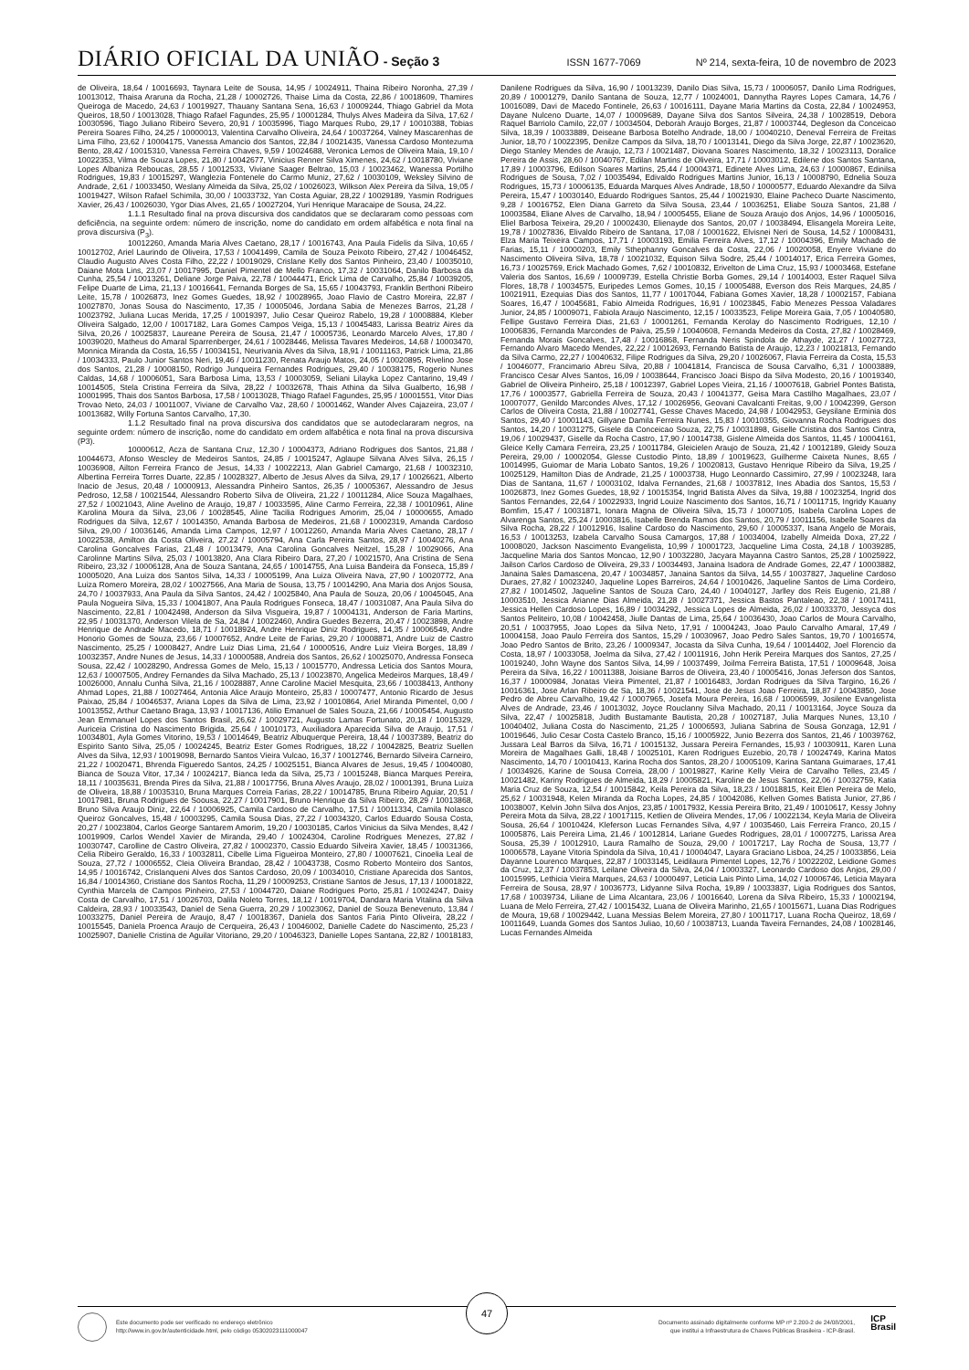DIÁRIO OFICIAL DA UNIÃO - Seção 3 ISSN 1677-7069 Nº 214, sexta-feira, 10 de novembro de 2023
de Oliveira, 18,64 / 10016693, Taynara Leite de Sousa, 14,95 / 10024911, Thaina Ribeiro Noronha, 27,39 / 10013012, Thaisa Araruna da Rocha, 21,28 / 10002726, Thaise Lima da Costa, 22,86 / 10018609, Thamires Queiroga de Macedo, 24,63 / 10019927, Thauany Santana Sena, 16,63 / 10009244, Thiago Gabriel da Mota Queiros, 18,50 / 10013028, Thiago Rafael Fagundes, 25,95 / 10001284, Thulys Alves Madeira da Silva, 17,62 / 10030596, Tiago Juliano Ribeiro Severo, 20,91 / 10035996, Tiago Marques Rubo, 29,17 / 10010388, Tobias Pereira Soares Filho, 24,25 / 10000013, Valentina Carvalho Oliveira, 24,64 / 10037264, Valney Mascarenhas de Lima Filho, 23,62 / 10004175, Vanessa Amancio dos Santos, 22,84 / 10021435, Vanessa Cardoso Montezuma Bento, 28,42 / 10015310, Vanessa Ferreira Chaves, 9,59 / 10024688, Veronica Lemos de Oliveira Maia, 19,10 / 10022353, Vilma de Souza Lopes, 21,80 / 10042677, Vinicius Renner Silva Ximenes, 24,62 / 10018780, Viviane Lopes Albaniza Reboucas, 28,55 / 10012533, Viviane Saager Beltrao, 15,03 / 10023462, Wanessa Portilho Rodrigues, 19,83 / 10015297, Wanglezia Fontenele do Carmo Muniz, 27,62 / 10030109, Weksley Silvino de Andrade, 2,61 / 10033450, Weslany Almeida da Silva, 25,02 / 10026023, Wilkson Alex Pereira da Silva, 19,05 / 10019427, Wilson Rafael Schimila, 30,00 / 10033732, Yan Costa Aguiar, 28,22 / 10029189, Yasmin Rodrigues Xavier, 26,43 / 10026030, Ygor Dias Alves, 21,65 / 10027204, Yuri Henrique Maracaipe de Sousa, 24,22.
1.1.1 Resultado final na prova discursiva dos candidatos que se declararam como pessoas com deficiência, na seguinte ordem: número de inscrição, nome do candidato em ordem alfabética e nota final na prova discursiva (P<sub>3</sub>).
10012260, Amanda Maria Alves Caetano, 28,17 / 10016743, Ana Paula Fidelis da Silva, 10,65 / 10012702, Ariel Laurindo de Oliveira, 17,53 / 10041499, Camila de Souza Peixoto Ribeiro, 27,42 / 10046452, Claudio Augusto Alves Costa Filho, 22,22 / 10019029, Crislane Kelly dos Santos Pinheiro, 23,40 / 10035010, Daiane Mota Lins, 23,07 / 10017995, Daniel Pimentel de Mello Franco, 17,32 / 10031064, Danilo Barbosa da Cunha, 25,54 / 10013261, Deliane Jorge Paiva, 22,78 / 10044471, Erick Lima de Carvalho, 25,84 / 10039205, Felipe Duarte de Lima, 21,13 / 10016641, Fernanda Borges de Sa, 15,65 / 10043793, Franklin Berthoni Ribeiro Leite, 15,78 / 10026873, Inez Gomes Guedes, 18,92 / 10028965, Joao Flavio de Castro Moreira, 22,87 / 10027870, Jonas Sousa do Nascimento, 17,35 / 10005046, Jordana Sabia de Menezes Barros, 21,28 / 10023792, Juliana Lucas Merida, 17,25 / 10019397, Julio Cesar Queiroz Rabelo, 19,28 / 10008884, Kleber Oliveira Salgado, 12,00 / 10017182, Lara Gomes Campos Veiga, 15,13 / 10045483, Larissa Beatriz Aires da Silva, 20,26 / 10025837, Laureane Pereira de Sousa, 21,47 / 10005736, Leonardo Marcelo Alves, 17,80 / 10039020, Matheus do Amaral Sparrenberger, 24,61 / 10028446, Melissa Tavares Medeiros, 14,68 / 10003470, Monnica Miranda da Costa, 16,55 / 10034151, Neurivania Alves da Silva, 18,91 / 10011163, Patrick Lima, 21,86 / 10034333, Paulo Junior Santos Neri, 19,46 / 10011230, Renata Araujo Matos, 24,05 / 10020895, Rivelino Jose dos Santos, 21,28 / 10008150, Rodrigo Junqueira Fernandes Rodrigues, 29,40 / 10038175, Rogerio Nunes Caldas, 14,68 / 10006051, Sara Barbosa Lima, 13,53 / 10003059, Seliani Lilayka Lopez Cantarino, 19,49 / 10014505, Stela Cristina Ferreira da Silva, 28,22 / 10032678, Thais Athina da Silva Gualberto, 16,98 / 10001995, Thais dos Santos Barbosa, 17,58 / 10013028, Thiago Rafael Fagundes, 25,95 / 10001551, Vitor Dias Trovao Neto, 24,03 / 10011007, Viviane de Carvalho Vaz, 28,60 / 10001462, Wander Alves Cajazeira, 23,07 / 10013682, Willy Fortuna Santos Carvalho, 17,30.
1.1.2 Resultado final na prova discursiva dos candidatos que se autodeclararam negros, na seguinte ordem: número de inscrição, nome do candidato em ordem alfabética e nota final na prova discursiva (P3).
10000612, Acza de Santana Cruz, 12,30 / 10004373, Adriano Rodrigues dos Santos, 21,88 / 10044673, Afonso Wescley de Medeiros Santos, 24,85 / 10015247, Aglaupe Silvana Alves Silva, 26,15 / 10036908, Ailton Ferreira Franco de Jesus, 14,33 / 10022213, Alan Gabriel Camargo, 21,68 / 10032310, Albertina Ferreira Torres Duarte, 22,85 / 10028327, Alberto de Jesus Alves da Silva, 29,17 / 10026621, Alberto Inacio de Jesus, 20,48 / 10000913, Alessandra Pinheiro Santos, 26,35 / 10005367, Alessandro de Jesus Pedroso, 12,58 / 10021544, Alessandro Roberto Silva de Oliveira, 21,22 / 10011284, Alice Souza Magalhaes, 27,52 / 10021043, Aline Avelino de Araujo, 19,87 / 10033595, Aline Carmo Ferreira, 22,38 / 10010961, Aline Karolina Moura da Silva, 23,06 / 10028545, Aline Tacilia Rodrigues Amorim, 25,04 / 10000655, Amado Rodrigues da Silva, 12,67 / 10014350, Amanda Barbosa de Medeiros, 21,68 / 10002319, Amanda Cardoso Silva, 29,00 / 10036146, Amanda Lima Campos, 12,97 / 10012260, Amanda Maria Alves Caetano, 28,17 / 10022538, Amilton da Costa Oliveira, 27,22 / 10005794, Ana Carla Pereira Santos, 28,97 / 10040276, Ana Carolina Goncalves Farias, 21,48 / 10013479, Ana Carolina Goncalves Neitzel, 15,28 / 10029066, Ana Carolinne Martins Silva, 25,03 / 10013820, Ana Clara Ribeiro Dara, 27,20 / 10021570, Ana Cristina de Sena Ribeiro, 23,32 / 10006128, Ana de Souza Santana, 24,65 / 10014755, Ana Luisa Bandeira da Fonseca, 15,89 / 10005020, Ana Luiza dos Santos Silva, 14,33 / 10005199, Ana Luiza Oliveira Nava, 27,90 / 10020772, Ana Luiza Romero Moreira, 28,02 / 10027566, Ana Maria de Sousa, 13,75 / 10014290, Ana Maria dos Anjos Sousa, 24,70 / 10037933, Ana Paula da Silva Santos, 24,42 / 10025840, Ana Paula de Souza, 20,06 / 10045045, Ana Paula Nogueira Silva, 15,33 / 10041807, Ana Paula Rodrigues Fonseca, 18,47 / 10031087, Ana Paula Silva do Nascimento, 22,81 / 10042498, Anderson da Silva Visgueira, 19,87 / 10004131, Anderson de Faria Martins, 22,95 / 10031370, Anderson Vilela de Sa, 24,84 / 10022460, Andira Guedes Bezerra, 20,47 / 10023898, Andre Henrique de Andrade Macedo, 18,71 / 10018924, Andre Henrique Diniz Rodrigues, 14,35 / 10006549, Andre Honorio Gomes de Souza, 23,66 / 10007652, Andre Leite de Farias, 29,20 / 10008871, Andre Luiz de Castro Nascimento, 25,25 / 10008427, Andre Luiz Dias Lima, 21,64 / 10000516, Andre Luiz Vieira Borges, 18,89 / 10032357, Andre Nunes de Jesus, 14,33 / 10000588, Andreia dos Santos, 26,62 / 10025070, Andressa Fonseca Sousa, 22,42 / 10028290, Andressa Gomes de Melo, 15,13 / 10015770, Andressa Leticia dos Santos Moura, 12,63 / 10007505, Andrey Fernandes da Silva Machado, 25,13 / 10023870, Angelica Medeiros Marques, 18,49 / 10026000, Annalu Cunha Silva, 21,16 / 10028887, Anne Caroline Maciel Mesquita, 23,66 / 10038413, Anthony Ahmad Lopes, 21,88 / 10027464, Antonia Alice Araujo Monteiro, 25,83 / 10007477, Antonio Ricardo de Jesus Paixao, 25,84 / 10046537, Ariana Lopes da Silva de Lima, 23,92 / 10010864, Ariel Miranda Pimentel, 0,00 / 10013552, Arthur Caetano Braga, 13,93 / 10017136, Atilio Emanuel de Sales Souza, 21,66 / 10005454, Augusto Jean Emmanuel Lopes dos Santos Brasil, 26,62 / 10029721, Augusto Lamas Fortunato, 20,18 / 10015329, Auriceia Cristina do Nascimento Brigida, 25,64 / 10010173, Auxiliadora Aparecida Silva de Araujo, 17,51 / 10034801, Ayla Gomes Vitorino, 19,53 / 10014649, Beatriz Albuquerque Pereira, 18,44 / 10037389, Beatriz do Espirito Santo Silva, 25,05 / 10024245, Beatriz Ester Gomes Rodrigues, 18,22 / 10042825, Beatriz Suellen Alves da Silva, 12,93 / 10019098, Bernardo Santos Vieira Vulcao, 16,37 / 10012746, Bernardo Silveira Carneiro, 21,22 / 10020471, Bhrenda Figueredo Santos, 24,25 / 10025151, Bianca Alvares de Jesus, 19,45 / 10040080, Bianca de Souza Vitor, 17,34 / 10024217, Bianca Ieda da Silva, 25,73 / 10015248, Bianca Marques Pereira, 18,11 / 10035631, Brenda Pires da Silva, 21,88 / 10017756, Bruna Alves Araujo, 28,02 / 10001391, Bruna Luiza de Oliveira, 18,88 / 10035310, Bruna Marques Correia Farias, 28,22 / 10014785, Bruna Ribeiro Aguiar, 20,51 / 10017981, Bruna Rodrigues de Soousa, 22,27 / 10017901, Bruno Henrique da Silva Ribeiro, 28,29 / 10013868, Bruno Silva Araujo Diniz, 22,64 / 10006925, Camila Cardoso de Carvalho, 17,51 / 10011334, Camila Nolasco Queiroz Goncalves, 15,48 / 10003295, Camila Sousa Dias, 27,22 / 10034320, Carlos Eduardo Sousa Costa, 20,27 / 10023804, Carlos George Santarem Amorim, 19,20 / 10030185, Carlos Vinicius da Silva Mendes, 8,42 / 10019909, Carlos Wendel Xavier de Miranda, 29,40 / 10024304, Caroline Rodrigues Menezes, 27,82 / 10030747, Carolline de Castro Oliveira, 27,82 / 10002370, Cassio Eduardo Silveira Xavier, 18,45 / 10031366, Celia Ribeiro Geraldo, 16,33 / 10032811, Cibelle Lima Figueiroa Monteiro, 27,80 / 10007621, Cinoelia Leal de Souza, 27,72 / 10006552, Cleia Oliveira Brandao, 28,42 / 10043738, Cosmo Roberto Monteiro dos Santos, 14,95 / 10016742, Crislanqueni Alves dos Santos Cardoso, 20,09 / 10034010, Cristiane Aparecida dos Santos, 16,84 / 10014360, Cristiane dos Santos Rocha, 11,29 / 10009253, Cristiane Santos de Jesus, 17,13 / 10001822, Cynthia Marcela de Campos Pinheiro, 27,53 / 10044720, Daiane Rodrigues Porto, 25,81 / 10024247, Daisy Costa de Carvalho, 17,51 / 10026703, Dalila Noleto Torres, 18,12 / 10019704, Dandara Maria Vitalina da Silva Caldeira, 28,93 / 10033543, Daniel de Sena Guerra, 20,29 / 10023062, Daniel de Souza Benevenuto, 13,84 / 10033275, Daniel Pereira de Araujo, 8,47 / 10018367, Daniela dos Santos Faria Pinto Oliveira, 28,22 / 10015545, Daniela Proenca Araujo de Cerqueira, 26,43 / 10046002, Danielle Cadete do Nascimento, 25,23 / 10025907, Danielle Cristina de Aguilar Vitoriano, 29,20 / 10046323, Danielle Lopes Santana, 22,82 / 10018183, Danilene Rodrigues da Silva, 16,90 / 10013239, Danilo Dias Silva, 15,73 / 10006057, Danilo Lima Rodrigues, 20,89 / 10001279, Danilo Santana de Souza, 12,77 / 10024001, Dannytha Rayres Lopes Camara, 14,76 / 10016089, Davi de Macedo Fontinele, 26,63 / 10016111, Dayane Maria Martins da Costa, 22,84 / 10024953, Dayane Nulceno Duarte, 14,07 / 10009689, Dayane Silva dos Santos Silveira, 24,38 / 10028519, Debora Raquel Barriolo Camilo, 22,07 / 10034504, Deborah Araujo Borges, 21,87 / 10003744, Degleson da Conceicao Silva, 18,39 / 10033889, Deiseane Barbosa Botelho Andrade, 18,00 / 10040210, Deneval Ferreira de Freitas Junior, 18,70 / 10022395, Denilze Campos da Silva, 18,70 / 10013141, Diego da Silva Jorge, 22,87 / 10023620, Diego Stanley Mendes de Araujo, 12,73 / 10021487, Diovana Soares Nascimento, 18,32 / 10023113, Doralice Pereira de Assis, 28,60 / 10040767, Edilan Martins de Oliveira, 17,71 / 10003012, Edilene dos Santos Santana, 17,89 / 10003796, Edilson Soares Martins, 25,44 / 10004371, Edinete Alves Lima, 24,63 / 10000867, Edinilsa Rodrigues de Sousa, 7,02 / 10035494, Edivaldo Rodrigues Martins Junior, 16,13 / 10008790, Ednelia Souza Rodrigues, 15,73 / 10006135, Eduarda Marques Alves Andrade, 18,50 / 10000577, Eduardo Alexandre da Silva Pereira, 15,47 / 10030140, Eduardo Rodrigues Santos, 25,44 / 10021930, Elaine Pacheco Duarte Nascimento, 9,28 / 10016752, Elen Diana Garreto da Silva Sousa, 23,44 / 10036251, Eliabe Souza Santos, 21,88 / 10003584, Eliane Alves de Carvalho, 18,94 / 10005455, Eliane de Souza Araujo dos Anjos, 14,96 / 10005016, Eliel Barbosa Teixeira, 29,20 / 10002430, Elienayde dos Santos, 20,07 / 10038494, Elisangela Moreira Leite, 19,78 / 10027836, Elivaldo Ribeiro de Santana, 17,08 / 10001622, Elvisnei Neri de Sousa, 14,52 / 10008431, Elza Maria Teixeira Campos, 17,71 / 10003193, Emilia Ferreira Alves, 17,12 / 10004396, Emily Machado de Farias, 15,11 / 10000203, Emily Sthephanny Goncalves da Costa, 22,06 / 10020058, Enyere Viviane do Nascimento Oliveira Silva, 18,78 / 10021032, Equison Silva Sodre, 25,44 / 10014017, Erica Ferreira Gomes, 16,73 / 10025769, Erick Machado Gomes, 7,62 / 10010832, Erivelton de Lima Cruz, 15,93 / 10003468, Estefane Valeria dos Santos, 16,69 / 10009739, Estella Christie Borba Gomes, 29,14 / 10014003, Ester Raquel Silva Flores, 18,78 / 10034575, Euripedes Lemos Gomes, 10,15 / 10005488, Everson dos Reis Marques, 24,85 / 10021911, Ezequias Dias dos Santos, 11,77 / 10017044, Fabiana Gomes Xavier, 18,28 / 10002157, Fabiana Soares, 16,47 / 10045681, Fabio Almeida Rodrigues, 16,91 / 10023845, Fabio Menezes Pessoa Valadares Junior, 24,85 / 10009071, Fabiola Araujo Nascimento, 12,15 / 10033523, Felipe Moreira Gaia, 7,05 / 10040580, Fellipe Gustavo Ferreira Dias, 21,63 / 10001261, Fernanda Kerolay do Nascimento Rodrigues, 12,10 / 10006836, Fernanda Marcondes de Paiva, 25,59 / 10040608, Fernanda Medeiros da Costa, 27,82 / 10028469, Fernanda Morais Goncalves, 17,48 / 10016868, Fernanda Neris Spindola de Athayde, 21,27 / 10027723, Fernando Alvaro Macedo Mendes, 22,22 / 10012693, Fernando Batista de Araujo, 12,23 / 10021813, Fernando da Silva Carmo, 22,27 / 10040632, Filipe Rodrigues da Silva, 29,20 / 10026067, Flavia Ferreira da Costa, 15,53 / 10046077, Francimario Abreu Silva, 20,88 / 10041814, Francisca de Sousa Carvalho, 6,31 / 10003889, Francisco Cesar Alves Santos, 16,09 / 10038644, Francisco Joaci Bispo da Silva Modesto, 20,16 / 10019340, Gabriel de Oliveira Pinheiro, 25,18 / 10012397, Gabriel Lopes Vieira, 21,16 / 10007618, Gabriel Pontes Batista, 17,76 / 10003577, Gabriella Ferreira de Souza, 20,43 / 10041377, Geisa Mara Castilho Magalhaes, 23,07 / 10007077, Genildo Marcondes Alves, 17,12 / 10026956, Geovani Cavalcanti Freitas, 9,00 / 10042399, Gerson Carlos de Oliveira Costa, 21,88 / 10027741, Gesse Chaves Macedo, 24,98 / 10042953, Geysilane Erminia dos Santos, 29,40 / 10001143, Gillyane Damila Ferreira Nunes, 15,83 / 10010355, Giovanna Rocha Rodrigues dos Santos, 14,20 / 10031275, Gisele da Conceicao Souza, 22,75 / 10031898, Giselle Cristina dos Santos Cintra, 19,06 / 10029437, Giselle da Rocha Castro, 17,90 / 10014738, Gislene Almeida dos Santos, 11,45 / 10004161, Gleice Kelly Camara Ferreira, 23,25 / 10011784, Gleicielen Araujo de Souza, 21,42 / 10012189, Gleidy Souza Pereira, 29,00 / 10002054, Glesse Custodio Pinto, 18,89 / 10019623, Guilherme Caixeta Nunes, 8,65 / 10014995, Guiomar de Maria Lobato Santos, 19,26 / 10020813, Gustavo Henrique Ribeiro da Silva, 19,25 / 10025129, Hamilton Dias de Andrade, 21,25 / 10003738, Hugo Leonnardo Cassimiro, 27,99 / 10023248, Iara Dias de Santana, 11,67 / 10003102, Idalva Fernandes, 21,68 / 10037812, Ines Abadia dos Santos, 15,53 / 10026873, Inez Gomes Guedes, 18,92 / 10015354, Ingrid Batista Alves da Silva, 19,88 / 10023254, Ingrid dos Santos Fernandes, 22,64 / 10022933, Ingrid Louize Nascimento dos Santos, 16,71 / 10011715, Ingridy Kauany Bomfim, 15,47 / 10031871, Ionara Magna de Oliveira Silva, 15,73 / 10007105, Isabela Carolina Lopes de Alvarenga Santos, 25,24 / 10003816, Isabelle Brenda Ramos dos Santos, 20,79 / 10011156, Isabelle Soares da Silva Rocha, 28,22 / 10012916, Isaline Cardoso do Nascimento, 29,60 / 10005337, Isana Angelo de Morais, 16,53 / 10013253, Izabela Carvalho Sousa Camargos, 17,88 / 10034004, Izabelly Almeida Doxa, 27,22 / 10008020, Jackson Nascimento Evangelista, 10,99 / 10001723, Jacqueline Lima Costa, 24,18 / 10039285, Jacqueline Maria dos Santos Moncao, 12,90 / 10032280, Jacyara Mayanna Castro Santos, 25,28 / 10025922, Jailson Carlos Cardoso de Oliveira, 29,33 / 10034493, Janaina Isadora de Andrade Gomes, 22,47 / 10003882, Janaina Sales Damascena, 20,47 / 10034857, Janaina Santos da Silva, 14,55 / 10037827, Jaqueline Cardoso Duraes, 27,82 / 10023240, Jaqueline Lopes Barreiros, 24,64 / 10010426, Jaqueline Santos de Lima Cordeiro, 27,82 / 10014502, Jaqueline Santos de Souza Caro, 24,40 / 10040127, Jarlley dos Reis Eugenio, 21,88 / 10003510, Jessica Arianne Dias Almeida, 21,28 / 10027371, Jessica Bastos Pantaleao, 22,38 / 10017411, Jessica Hellen Cardoso Lopes, 16,89 / 10034292, Jessica Lopes de Almeida, 26,02 / 10033370, Jessyca dos Santos Peliteiro, 10,08 / 10042458, Jiulle Dantas de Lima, 25,64 / 10036430, Joao Carlos de Moura Carvalho, 20,51 / 10037955, Joao Lopes da Silva Neto, 17,91 / 10004243, Joao Paulo Carvalho Amaral, 17,49 / 10004158, Joao Paulo Ferreira dos Santos, 15,29 / 10030967, Joao Pedro Sales Santos, 19,70 / 10016574, Joao Pedro Santos de Brito, 23,26 / 10009347, Jocasta da Silva Cunha, 19,64 / 10014402, Joel Florencio da Costa, 18,97 / 10033058, Joelma da Silva, 27,42 / 10011916, John Herik Pereira Marques dos Santos, 27,25 / 10019240, John Wayne dos Santos Silva, 14,99 / 10037499, Joilma Ferreira Batista, 17,51 / 10009648, Joisa Pereira da Silva, 16,22 / 10011388, Joisiane Barros de Oliveira, 23,40 / 10005416, Jonas Jeferson dos Santos, 16,37 / 10000984, Jonatas Vieira Pimentel, 21,87 / 10016483, Jordan Rodrigues da Silva Targino, 16,26 / 10016361, Jose Arlan Ribeiro de Sa, 18,36 / 10021541, Jose de Jesus Joao Ferreira, 18,87 / 10043850, Jose Pedro de Abreu Carvalho, 19,42 / 10007965, Josefa Moura Pereira, 16,68 / 10006599, Josilene Evangelista Alves de Andrade, 23,46 / 10013032, Joyce Rouclanny Silva Machado, 20,11 / 10013164, Joyce Souza da Silva, 22,47 / 10025818, Judith Bustamante Bautista, 20,28 / 10027187, Julia Marques Nunes, 13,10 / 10040402, Juliana Costa do Nascimento, 21,25 / 10006593, Juliana Sabrina de Sousa Gonzaga, 12,91 / 10019646, Julio Cesar Costa Castelo Branco, 15,16 / 10005922, Junio Bezerra dos Santos, 21,46 / 10039762, Jussara Leal Barros da Silva, 16,71 / 10015132, Jussara Pereira Fernandes, 15,93 / 10030911, Karen Luna Moreira de Magalhaes Galli, 18,48 / 10025101, Karen Rodrigues Euzebio, 20,78 / 10024749, Karina Matos Nascimento, 14,70 / 10010413, Karina Rocha dos Santos, 28,20 / 10005109, Karina Santana Guimaraes, 17,41 / 10034926, Karine de Sousa Correia, 28,00 / 10019827, Karine Kelly Vieira de Carvalho Telles, 23,45 / 10021482, Kariny Rodrigues de Almeida, 18,29 / 10005821, Karoline de Jesus Santos, 22,06 / 10032759, Katia Maria Cruz de Souza, 12,54 / 10015842, Keila Pereira da Silva, 18,23 / 10018815, Keit Elen Pereira de Melo, 25,62 / 10031948, Kelen Miranda da Rocha Lopes, 24,85 / 10042086, Kellven Gomes Batista Junior, 27,86 / 10038007, Kelvin John Silva dos Anjos, 23,85 / 10017932, Kessia Pereira Brito, 21,49 / 10010617, Kessy Johny Pereira Mota da Silva, 28,22 / 10017115, Ketlien de Oliveira Mendes, 17,06 / 10022134, Keyla Maria de Oliveira Sousa, 26,64 / 10010424, Kleferson Lucas Fernandes Silva, 4,97 / 10035460, Lais Ferreira Franco, 20,15 / 10005876, Lais Pereira Lima, 21,46 / 10012814, Lariane Guedes Rodrigues, 28,01 / 10007275, Larissa Area Sousa, 25,39 / 10012910, Laura Ramalho de Souza, 29,00 / 10017217, Lay Rocha de Sousa, 13,77 / 10006578, Layane Vitoria Spindola da Silva, 10,41 / 10004047, Layara Graciano Lisboa, 24,25 / 10033856, Leia Dayanne Lourenco Marques, 22,87 / 10033145, Leidilaura Pimentel Lopes, 12,76 / 10022202, Leidione Gomes da Cruz, 12,37 / 10037853, Leilane Oliveira da Silva, 24,04 / 10003327, Leonardo Cardoso dos Anjos, 29,00 / 10015995, Lethicia Vieira Marques, 24,63 / 10000497, Leticia Lais Pinto Lima, 14,02 / 10006746, Leticia Mayara Ferreira de Sousa, 28,97 / 10036773, Lidyanne Silva Rocha, 19,89 / 10033837, Ligia Rodrigues dos Santos, 17,68 / 10039734, Liliane de Lima Alcantara, 23,06 / 10016640, Lorena da Silva Ribeiro, 15,33 / 10002194, Luana de Melo Ferreira, 27,42 / 10015432, Luana de Oliveira Marinho, 21,65 / 10015671, Luana Dias Rodrigues de Moura, 19,68 / 10029442, Luana Messias Belem Moreira, 27,80 / 10011717, Luana Rocha Queiroz, 18,69 / 10011649, Luanda Gomes dos Santos Juliao, 10,60 / 10038713, Luanda Taveira Fernandes, 24,08 / 10028146, Lucas Fernandes Almeida
Este documento pode ser verificado no endereço eletrônico
http://www.in.gov.br/autenticidade.html, pelo código 05302023111000047
47
Documento assinado digitalmente conforme MP nº 2.200-2 de 24/08/2001,
que institui a Infraestrutura de Chaves Públicas Brasileira - ICP-Brasil.
ICP
Brasil